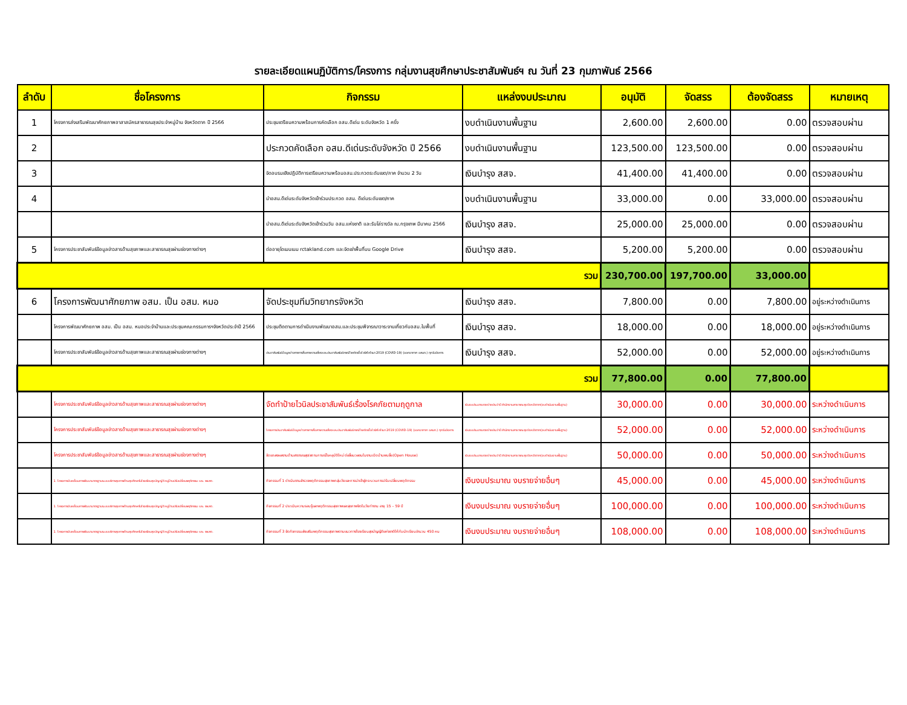รายละเอียดแผนฏิบัติการ/โครงการ กลุ่มงานสุขศึกษาประชาสัมพันธ์ฯ ณ วันที่ 23 กุมภาพันธ์ 2566
| ลำดับ | ชื่อโครงการ | กิจกรรม | แหล่งงบประมาณ | อนุมัติ | จัดสรร | ต้องจัดสรร | หมายเหตุ |
| --- | --- | --- | --- | --- | --- | --- | --- |
| 1 | โครงการส่งเสริมพัฒนาศักยภาพอาสาสมัครสาธารณสุขประจำหมู่บ้าน จังหวัดตาก ปี 2566 | ประชุมเตรียมความพร้อมการคัดเลือก อสม.ดีเด่น ระดับจังหวัด 1 ครั้ง | งบดำเนินงานพื้นฐาน | 2,600.00 | 2,600.00 | 0.00 | ตรวจสอบผ่าน |
| 2 | | ประกวดคัดเลือก อสม.ดีเด่นระดับจังหวัด ปี 2566 | งบดำเนินงานพื้นฐาน | 123,500.00 | 123,500.00 | 0.00 | ตรวจสอบผ่าน |
| 3 | | จัดอบรมเชิงปฏิบัติการเตรียมความพร้อมอสม.ประกวดระดับเขต/ภาค จำนวน 2 วัน | เงินบำรุง สสจ. | 41,400.00 | 41,400.00 | 0.00 | ตรวจสอบผ่าน |
| 4 | | นำอสม.ดีเด่นระดับจังหวัดเข้าร่วมประกวด อสม. ดีเด่นระดับเขต/ภาค | งบดำเนินงานพื้นฐาน | 33,000.00 | 0.00 | 33,000.00 | ตรวจสอบผ่าน |
| | | นำอสม.ดีเด่นระดับจังหวัดเข้าร่วมวัน อสม.แห่งชาติ และรับโล่รางวัล ณ.กรุงเทพ มีนาคม 2566 | เงินบำรุง สสจ. | 25,000.00 | 25,000.00 | 0.00 | ตรวจสอบผ่าน |
| 5 | โครงการประชาสัมพันธ์ข้อมูลข่าวสารด้านสุขภาพและสาธารณสุขผ่านช่องทางต่างๆ | ต่ออายุโดเมนเนม rctakland.com และจัดเช่าพื้นที่บน Google Drive | เงินบำรุง สสจ. | 5,200.00 | 5,200.00 | 0.00 | ตรวจสอบผ่าน |
| รวม | | | | 230,700.00 | 197,700.00 | 33,000.00 | |
| 6 | โครงการพัฒนาศักยภาพ อสม. เป็น อสม. หมอ | จัดประชุมทีมวิทยากรจังหวัด | เงินบำรุง สสจ. | 7,800.00 | 0.00 | 7,800.00 | อยู่ระหว่างดำเนินการ |
| | โครงการพัฒนาศักยภาพ อสม. เป็น อสม. หมอประจำบ้านและประชุมคณะกรรมการฯจังหวัดประจำปี 2566 | ประชุมติดตามการดำเนินงานพัฒนาอสม.และประชุมพิจารณาวาระงานเกี่ยวกับอสม.ในพื้นที่ | เงินบำรุง สสจ. | 18,000.00 | 0.00 | 18,000.00 | อยู่ระหว่างดำเนินการ |
| | โครงการประชาสัมพันธ์ข้อมูลข่าวสารด้านสุขภาพและสาธารณสุขผ่านช่องทางต่างๆ | ประชาสัมพันธ์ข้อมูลข่าวสารการสื่อสารความเสี่ยงและประชาสัมพันธ์กรณีโรคติดเชื้อไวรัสโคโรนา 2019 (COVID-19) (ออกอากาศ อสมท.) ทุกวันอังคาร | เงินบำรุง สสจ. | 52,000.00 | 0.00 | 52,000.00 | อยู่ระหว่างดำเนินการ |
| รวม | | | | 77,800.00 | 0.00 | 77,800.00 | |
| | โครงการประชาสัมพันธ์ข้อมูลข่าวสารด้านสุขภาพและสาธารณสุขผ่านช่องทางต่างๆ | จัดทำป้ายไวนิลประชาสัมพันธ์เรื่องโรคภัยตามฤดูกาล | เงินงบประมาณรายจ่ายประจำปี สำนักงานสาธารณสุขจังหวัดตาก(งบดำเนินงานพื้นฐาน) | 30,000.00 | 0.00 | 30,000.00 | ระหว่างดำเนินการ |
| | โครงการประชาสัมพันธ์ข้อมูลข่าวสารด้านสุขภาพและสาธารณสุขผ่านช่องทางต่างๆ | โครงการประชาสัมพันธ์ข้อมูลข่าวสารการสื่อสารความเสี่ยงและประชาสัมพันธ์กรณีโรคติดเชื้อไวรัสโคโรนา 2019 (COVID-19) (ออกอากาศ อสมท.) ทุกวันอังคาร | เงินงบประมาณรายจ่ายประจำปี สำนักงานสาธารณสุขจังหวัดตาก(งบดำเนินงานพื้นฐาน) | 52,000.00 | 0.00 | 52,000.00 | ระหว่างดำเนินการ |
| | โครงการประชาสัมพันธ์ข้อมูลข่าวสารด้านสุขภาพและสาธารณสุขผ่านช่องทางต่างๆ | จัดแถลงผลงานด้านสาธารณสุข/สถานการณ์โรคอุบัติใหม่ ต่อสื่อมวลชนในงานเปิดบ้านพบสื่อ(Open House) | เงินงบประมาณรายจ่ายประจำปี สำนักงานสาธารณสุขจังหวัดตาก(งบดำเนินงานพื้นฐาน) | 50,000.00 | 0.00 | 50,000.00 | ระหว่างดำเนินการ |
| | 1. โครงการขับเคลื่อนการพัฒนามาตรฐานระบบบริการสุขภาพด้านสุขศึกษาในโรงเรียนสุขบัญญัติ หมู่บ้านปรับเปลี่ยนพฤติกรรม และ รพ.สต. | กิจกรรมที่ 1 ดำเนินงานสำรวจพฤติกรรมสุขภาพกลุ่มวัยและการนำเข้าสู่กระบวนการปรับเปลี่ยนพฤติกรรม | เงินงบประมาณ งบรายจ่ายอื่นๆ | 45,000.00 | 0.00 | 45,000.00 | ระหว่างดำเนินการ |
| | 1. โครงการขับเคลื่อนการพัฒนามาตรฐานระบบบริการสุขภาพด้านสุขศึกษาในโรงเรียนสุขบัญญัติ หมู่บ้านปรับเปลี่ยนพฤติกรรม และ รพ.สต. | กิจกรรมที่ 2 ประเมินความรอบรู้และพฤติกรรมสุขภาพและสุขภาพจิตในวัยทำงาน อายุ 15 – 59 ปี | เงินงบประมาณ งบรายจ่ายอื่นๆ | 100,000.00 | 0.00 | 100,000.00 | ระหว่างดำเนินการ |
| | 1. โครงการขับเคลื่อนการพัฒนามาตรฐานระบบบริการสุขภาพด้านสุขศึกษาในโรงเรียนสุขบัญญัติ หมู่บ้านปรับเปลี่ยนพฤติกรรม และ รพ.สต. | กิจกรรมที่ 3 จัดกิจกรรมส่งเสริมพฤติกรรมสุขภาพตามแนวทางโรงเรียนสุขบัญญัติแห่งชาติให้กับนักเรียนจำนวน 450 คน | เงินงบประมาณ งบรายจ่ายอื่นๆ | 108,000.00 | 0.00 | 108,000.00 | ระหว่างดำเนินการ |